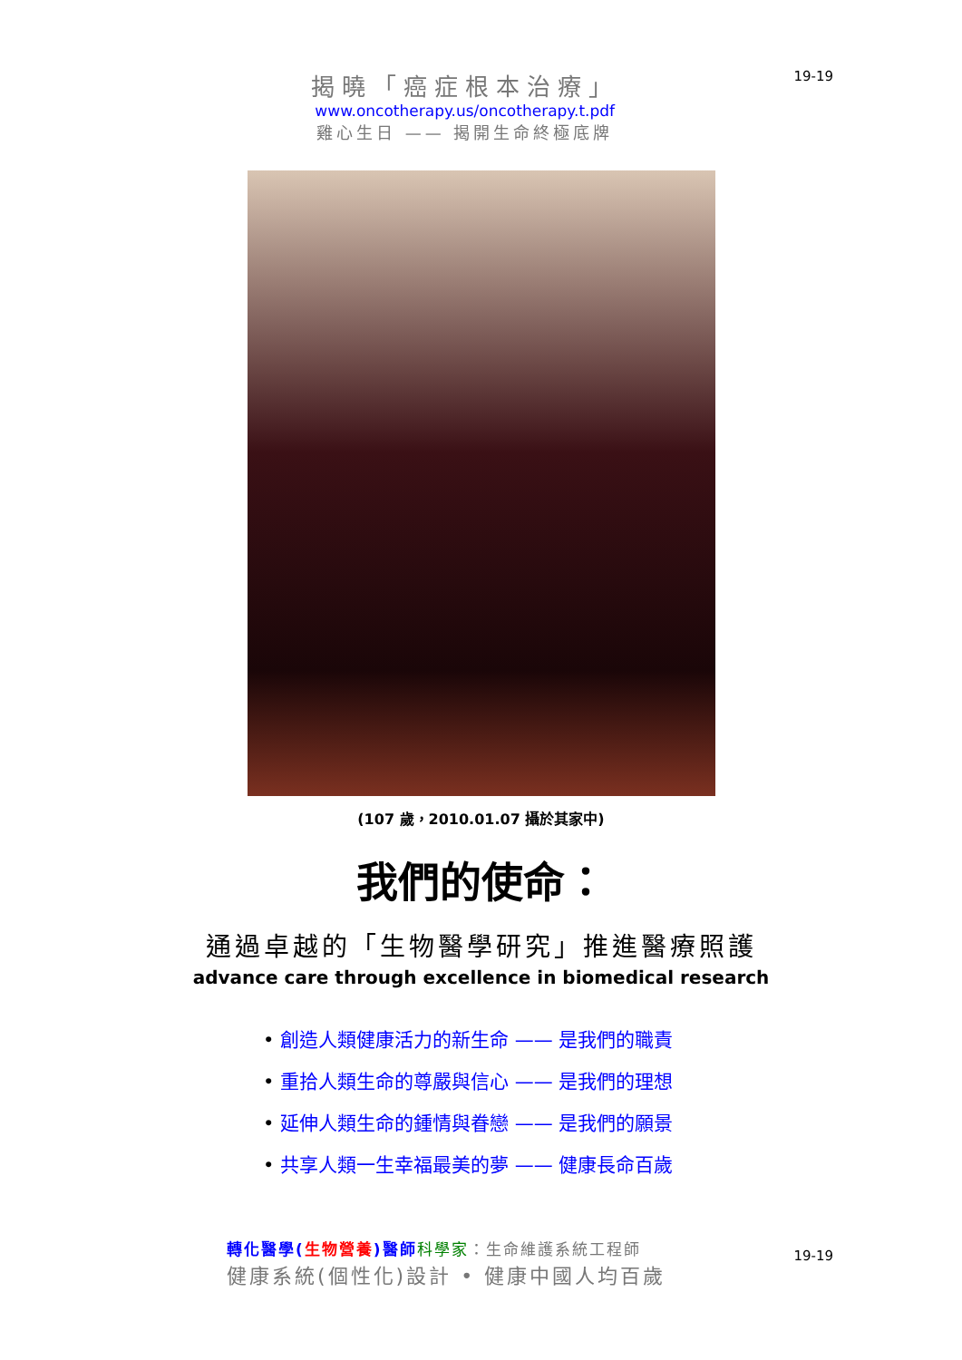揭曉「癌症根本治療」
www.oncotherapy.us/oncotherapy.t.pdf
雞心生日 —— 揭開生命終極底牌
19-19
(107 歲，2010.01.07 攝於其家中)
我們的使命：
通過卓越的「生物醫學研究」推進醫療照護
advance care through excellence in biomedical research
• 創造人類健康活力的新生命 —— 是我們的職責
• 重拾人類生命的尊嚴與信心 —— 是我們的理想
• 延伸人類生命的鍾情與眷戀 —— 是我們的願景
• 共享人類一生幸福最美的夢 —— 健康長命百歲
轉化醫學(生物營養)醫師 科學家：生命維護系統工程師
健康系統(個性化)設計 • 健康中國人均百歲
19-19